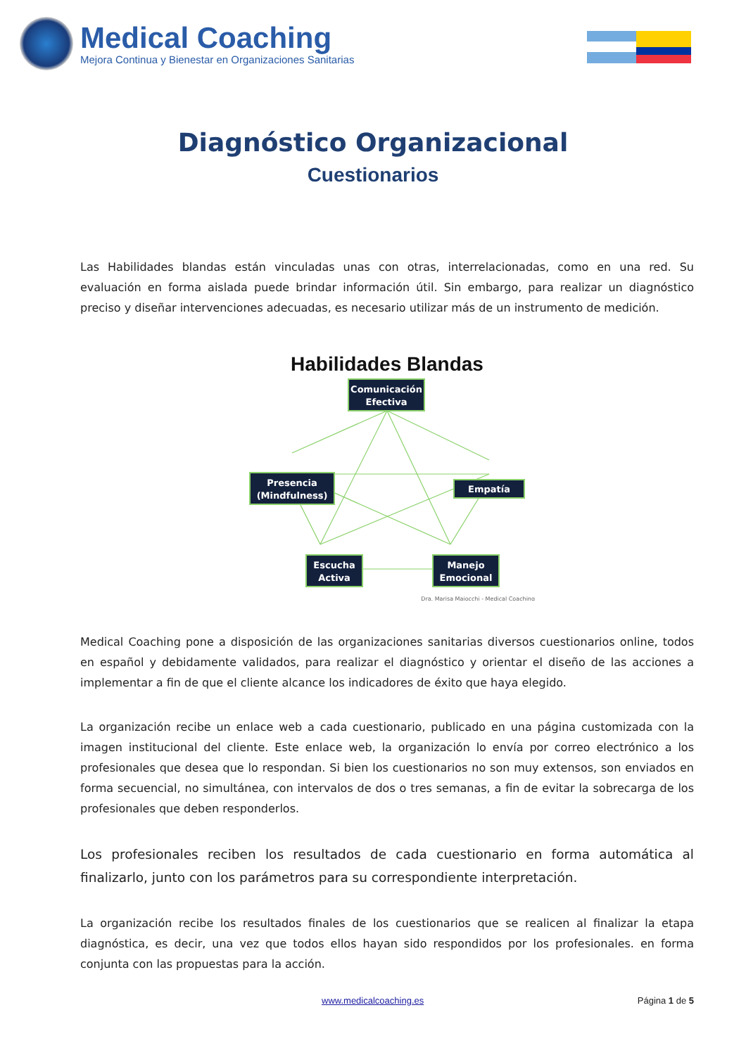Medical Coaching
Mejora Continua y Bienestar en Organizaciones Sanitarias
Diagnóstico Organizacional
Cuestionarios
Las Habilidades blandas están vinculadas unas con otras, interrelacionadas, como en una red. Su evaluación en forma aislada puede brindar información útil. Sin embargo, para realizar un diagnóstico preciso y diseñar intervenciones adecuadas, es necesario utilizar más de un instrumento de medición.
Habilidades Blandas
Comunicación
Efectiva
Presencia
(Mindfulness)
Empatía
Escucha
Activa
Manejo
Emocional
Dra. Marisa Maiocchi - Medical Coaching
Medical Coaching pone a disposición de las organizaciones sanitarias diversos cuestionarios online, todos en español y debidamente validados, para realizar el diagnóstico y orientar el diseño de las acciones a implementar a fin de que el cliente alcance los indicadores de éxito que haya elegido.
La organización recibe un enlace web a cada cuestionario, publicado en una página customizada con la imagen institucional del cliente. Este enlace web, la organización lo envía por correo electrónico a los profesionales que desea que lo respondan. Si bien los cuestionarios no son muy extensos, son enviados en forma secuencial, no simultánea, con intervalos de dos o tres semanas, a fin de evitar la sobrecarga de los profesionales que deben responderlos.
Los profesionales reciben los resultados de cada cuestionario en forma automática al finalizarlo, junto con los parámetros para su correspondiente interpretación.
La organización recibe los resultados finales de los cuestionarios que se realicen al finalizar la etapa diagnóstica, es decir, una vez que todos ellos hayan sido respondidos por los profesionales. en forma conjunta con las propuestas para la acción.
www.medicalcoaching.es Página 1 de 5